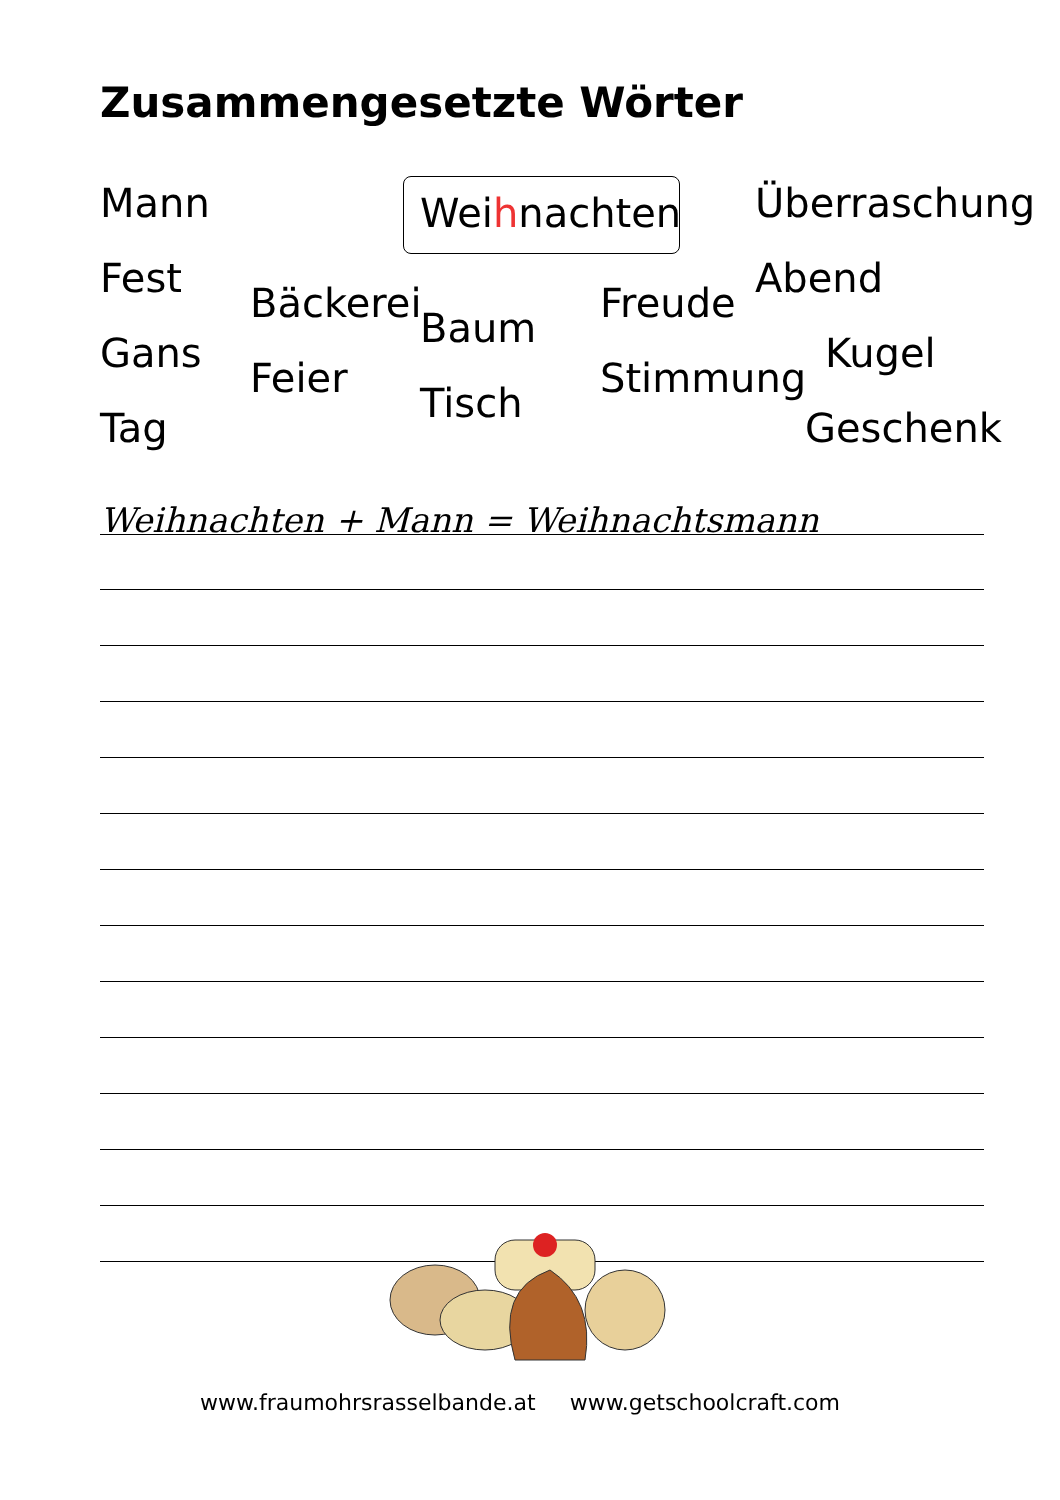Zusammengesetzte Wörter
Mann
Fest
Gans
Tag
Bäckerei
Feier
Weihnachten
Baum
Tisch
Freude
Stimmung
Überraschung
Abend
Kugel
Geschenk
Weihnachten + Mann = Weihnachtsmann
www.fraumohrsrasselbande.at www.getschoolcraft.com